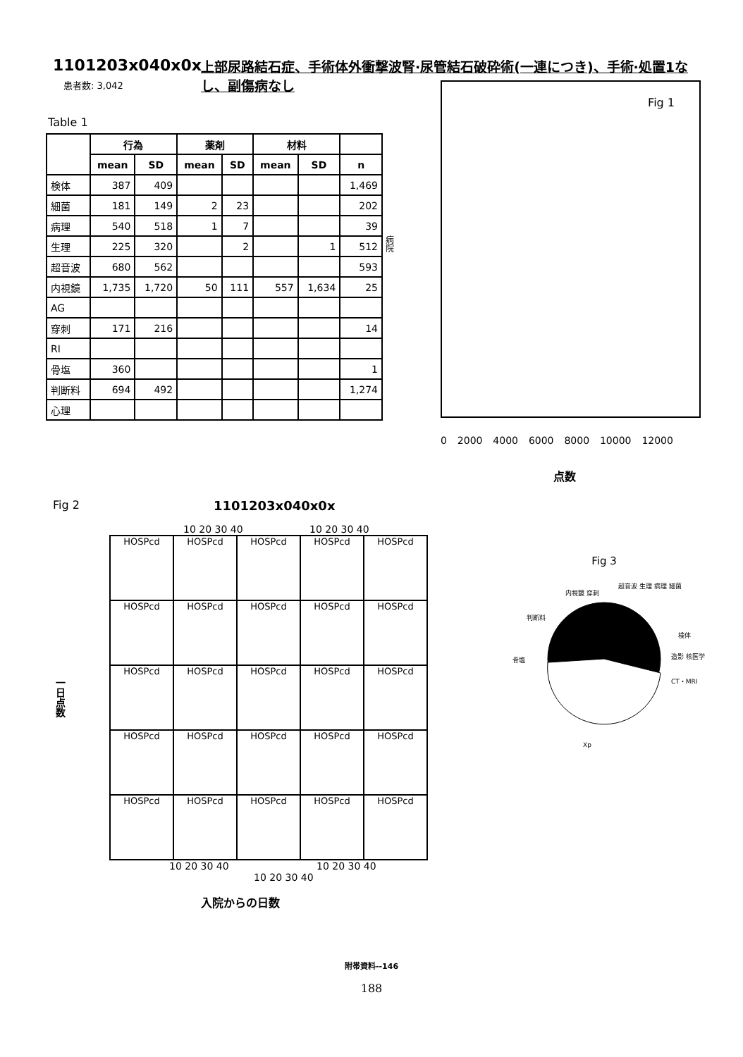1101203x040x0x
患者数: 3,042
上部尿路結石症、手術体外衝撃波腎·尿管結石破砕術(一連につき)、手術·処置1なし、副傷病なし
Table 1
| | 行為 | | 薬剤 | | 材料 | | |
| --- | --- | --- | --- | --- | --- | --- | --- |
| | mean | SD | mean | SD | mean | SD | n |
| 検体 | 387 | 409 | | | | | 1,469 |
| 細菌 | 181 | 149 | 2 | 23 | | | 202 |
| 病理 | 540 | 518 | 1 | 7 | | | 39 |
| 生理 | 225 | 320 | | 2 | | 1 | 512 |
| 超音波 | 680 | 562 | | | | | 593 |
| 内視鏡 | 1,735 | 1,720 | 50 | 111 | 557 | 1,634 | 25 |
| AG | | | | | | | |
| 穿刺 | 171 | 216 | | | | | 14 |
| RI | | | | | | | |
| 骨塩 | 360 | | | | | | 1 |
| 判断料 | 694 | 492 | | | | | 1,274 |
| 心理 | | | | | | | |
病院
Fig 1
0 2000 4000 6000 8000 10000 12000
点数
Fig 2 1101203x040x0x
10 20 30 40 10 20 30 40
一日点数
HOSPcd
HOSPcd
HOSPcd
HOSPcd
HOSPcd
HOSPcd
HOSPcd
HOSPcd
HOSPcd
HOSPcd
HOSPcd
HOSPcd
HOSPcd
HOSPcd
HOSPcd
HOSPcd
HOSPcd
HOSPcd
HOSPcd
HOSPcd
HOSPcd
HOSPcd
HOSPcd
HOSPcd
HOSPcd
10 20 30 40 10 20 30 40 10 20 30 40
入院からの日数
Fig 3
内視鏡 穿刺
超音波 生理 病理 細菌
判断料
検体
骨塩
造影 核医学
CT・MRI
Xp
附帯資料--146
188